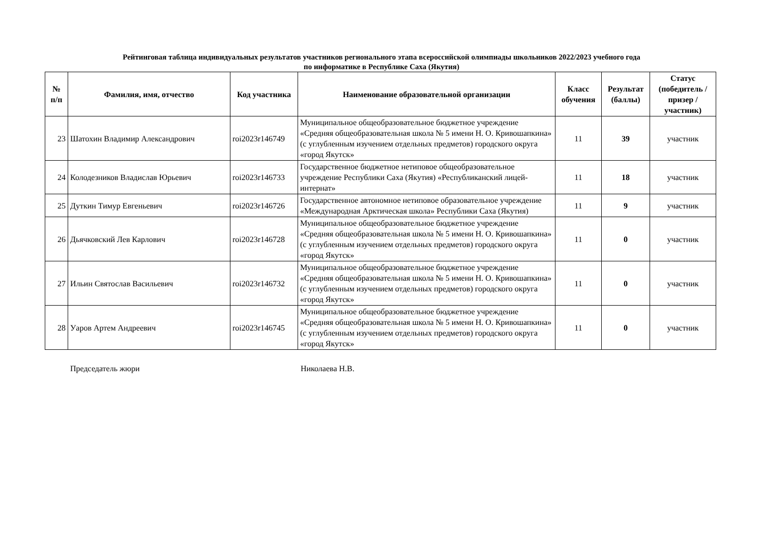Рейтинговая таблица индивидуальных результатов участников регионального этапа всероссийской олимпиады школьников 2022/2023 учебного года
по информатике в Республике Саха (Якутия)
| № п/п | Фамилия, имя, отчество | Код участника | Наименование образовательной организации | Класс обучения | Результат (баллы) | Статус (победитель / призер / участник) |
| --- | --- | --- | --- | --- | --- | --- |
| 23 | Шатохин Владимир Александрович | roi2023r146749 | Муниципальное общеобразовательное бюджетное учреждение «Средняя общеобразовательная школа № 5 имени Н. О. Кривошапкина» (с углубленным изучением отдельных предметов) городского округа «город Якутск» | 11 | 39 | участник |
| 24 | Колодезников Владислав Юрьевич | roi2023r146733 | Государственное бюджетное нетиповое общеобразовательное учреждение Республики Саха (Якутия) «Республиканский лицей-интернат» | 11 | 18 | участник |
| 25 | Дуткин Тимур Евгеньевич | roi2023r146726 | Государственное автономное нетиповое образовательное учреждение «Международная Арктическая школа» Республики Саха (Якутия) | 11 | 9 | участник |
| 26 | Дьячковский Лев Карлович | roi2023r146728 | Муниципальное общеобразовательное бюджетное учреждение «Средняя общеобразовательная школа № 5 имени Н. О. Кривошапкина» (с углубленным изучением отдельных предметов) городского округа «город Якутск» | 11 | 0 | участник |
| 27 | Ильин Святослав Васильевич | roi2023r146732 | Муниципальное общеобразовательное бюджетное учреждение «Средняя общеобразовательная школа № 5 имени Н. О. Кривошапкина» (с углубленным изучением отдельных предметов) городского округа «город Якутск» | 11 | 0 | участник |
| 28 | Уаров Артем Андреевич | roi2023r146745 | Муниципальное общеобразовательное бюджетное учреждение «Средняя общеобразовательная школа № 5 имени Н. О. Кривошапкина» (с углубленным изучением отдельных предметов) городского округа «город Якутск» | 11 | 0 | участник |
Председатель жюри Николаева Н.В.